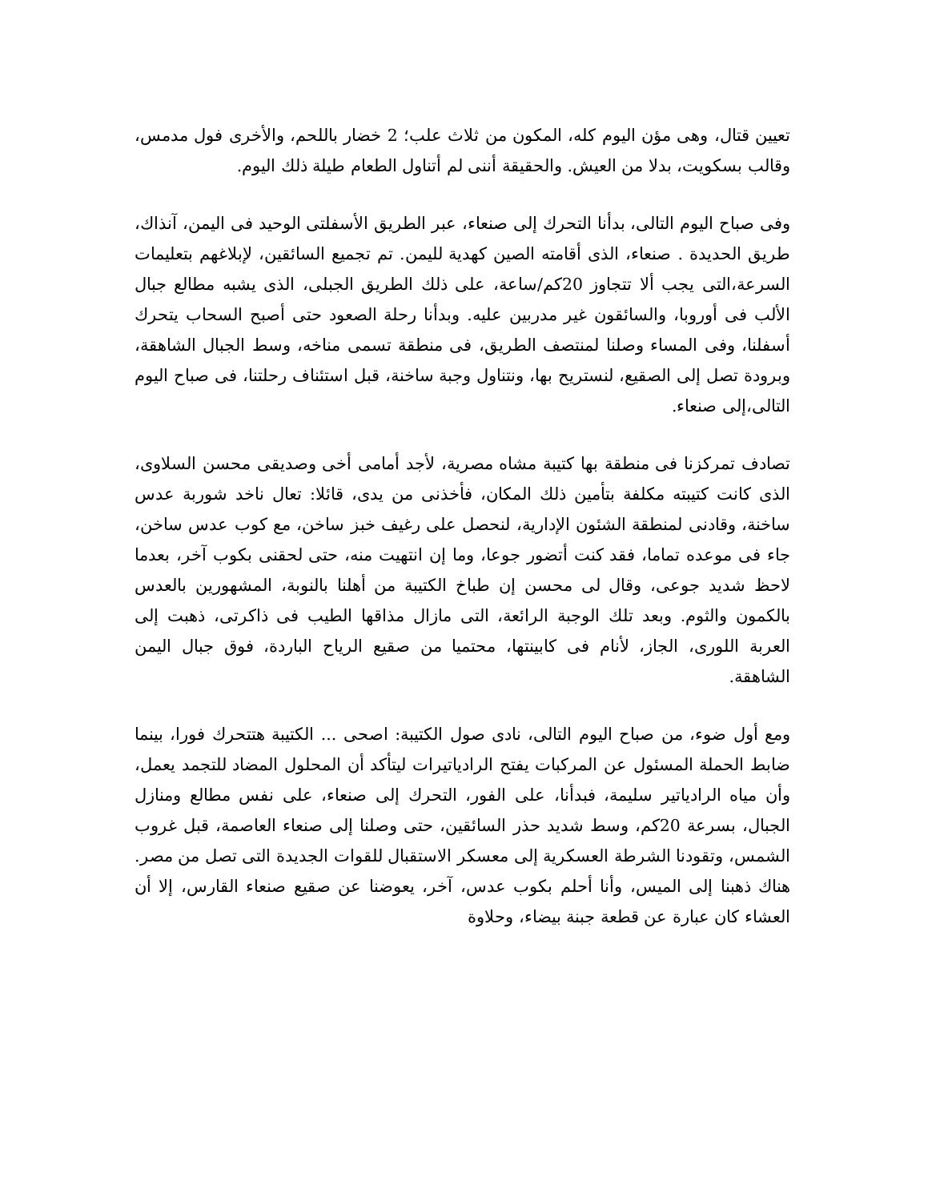تعيين قتال، وهى مؤن اليوم كله، المكون من ثلاث علب؛ 2 خضار باللحم، والأخرى فول مدمس، وقالب بسكويت، بدلا من العيش. والحقيقة أننى لم أتناول الطعام طيلة ذلك اليوم.
وفى صباح اليوم التالى، بدأنا التحرك إلى صنعاء، عبر الطريق الأسفلتى الوحيد فى اليمن، آنذاك، طريق الحديدة . صنعاء، الذى أقامته الصين كهدية لليمن. تم تجميع السائقين، لإبلاغهم بتعليمات السرعة،التى يجب ألا تتجاوز 20كم/ساعة، على ذلك الطريق الجبلى، الذى يشبه مطالع جبال الألب فى أوروبا، والسائقون غير مدربين عليه. وبدأنا رحلة الصعود حتى أصبح السحاب يتحرك أسفلنا، وفى المساء وصلنا لمنتصف الطريق، فى منطقة تسمى مناخه، وسط الجبال الشاهقة، وبرودة تصل إلى الصقيع، لنستريح بها، ونتناول وجبة ساخنة، قبل استئناف رحلتنا، فى صباح اليوم التالى،إلى صنعاء.
تصادف تمركزنا فى منطقة بها كتيبة مشاه مصرية، لأجد أمامى أخى وصديقى محسن السلاوى، الذى كانت كتيبته مكلفة بتأمين ذلك المكان، فأخذنى من يدى، قائلا: تعال ناخد شوربة عدس ساخنة، وقادنى لمنطقة الشئون الإدارية، لنحصل على رغيف خبز ساخن، مع كوب عدس ساخن، جاء فى موعده تماما، فقد كنت أتضور جوعا، وما إن انتهيت منه، حتى لحقنى بكوب آخر، بعدما لاحظ شديد جوعى، وقال لى محسن إن طباخ الكتيبة من أهلنا بالنوبة، المشهورين بالعدس بالكمون والثوم. وبعد تلك الوجبة الرائعة، التى مازال مذاقها الطيب فى ذاكرتى، ذهبت إلى العربة اللورى، الجاز، لأنام فى كابينتها، محتميا من صقيع الرياح الباردة، فوق جبال اليمن الشاهقة.
ومع أول ضوء، من صباح اليوم التالى، نادى صول الكتيبة: اصحى ... الكتيبة هتتحرك فورا، بينما ضابط الحملة المسئول عن المركبات يفتح الرادياتيرات ليتأكد أن المحلول المضاد للتجمد يعمل، وأن مياه الرادياتير سليمة، فبدأنا، على الفور، التحرك إلى صنعاء، على نفس مطالع ومنازل الجبال، بسرعة 20كم، وسط شديد حذر السائقين، حتى وصلنا إلى صنعاء العاصمة، قبل غروب الشمس، وتقودنا الشرطة العسكرية إلى معسكر الاستقبال للقوات الجديدة التى تصل من مصر. هناك ذهبنا إلى الميس، وأنا أحلم بكوب عدس، آخر، يعوضنا عن صقيع صنعاء القارس، إلا أن العشاء كان عبارة عن قطعة جبنة بيضاء، وحلاوة